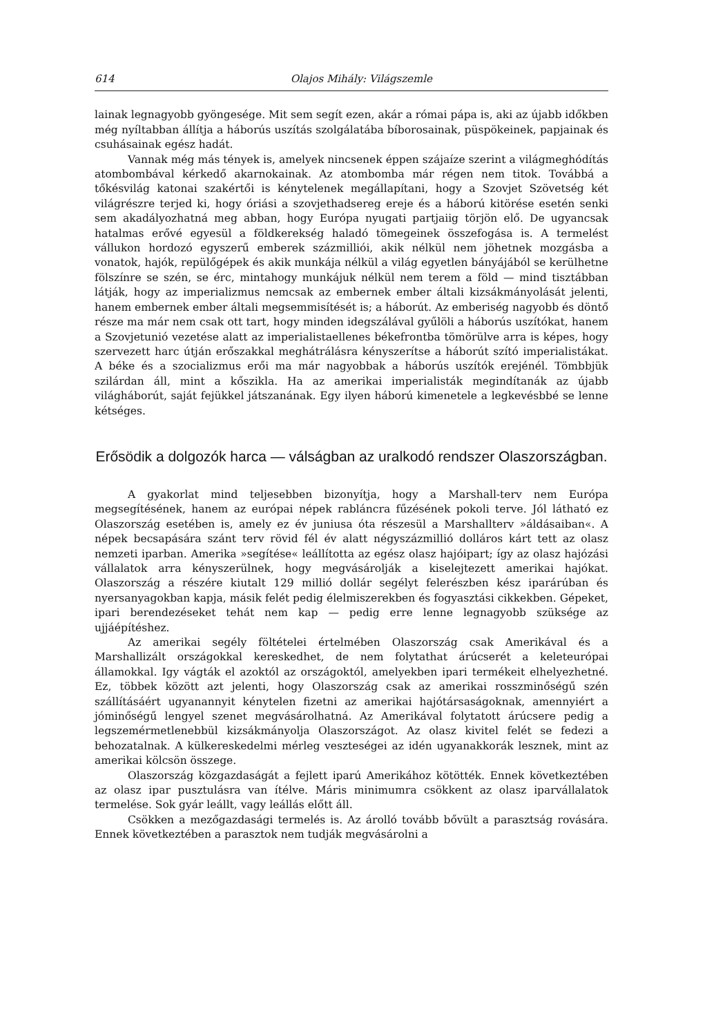614 Olajos Mihály: Világszemle
lainak legnagyobb gyöngesége. Mit sem segít ezen, akár a római pápa is, aki az újabb időkben még nyíltabban állítja a háborús uszítás szolgálatába bíborosainak, püspökeinek, papjainak és csuhásainak egész hadát.
Vannak még más tények is, amelyek nincsenek éppen szájaíze szerint a világmeghódítás atombombával kérkedő akarnokainak. Az atombomba már régen nem titok. Továbbá a tőkésvilág katonai szakértői is kénytelenek megállapítani, hogy a Szovjet Szövetség két világrészre terjed ki, hogy óriási a szovjethadsereg ereje és a háború kitörése esetén senki sem akadályozhatná meg abban, hogy Európa nyugati partjaiig törjön elő. De ugyancsak hatalmas erővé egyesül a földkerekség haladó tömegeinek összefogása is. A termelést vállukon hordozó egyszerű emberek százmilliói, akik nélkül nem jöhetnek mozgásba a vonatok, hajók, repülőgépek és akik munkája nélkül a világ egyetlen bányájából se kerülhetne fölszínre se szén, se érc, mintahogy munkájuk nélkül nem terem a föld — mind tisztábban látják, hogy az imperializmus nemcsak az embernek ember általi kizsákmányolását jelenti, hanem embernek ember általi megsemmisítését is; a háborút. Az emberiség nagyobb és döntő része ma már nem csak ott tart, hogy minden idegszálával gyűlöli a háborús uszítókat, hanem a Szovjetunió vezetése alatt az imperialistaellenes békefrontba tömörülve arra is képes, hogy szervezett harc útján erőszakkal meghátrálásra kényszerítse a háborút szító imperialistákat. A béke és a szocializmus erői ma már nagyobbak a háborús uszítók erejénél. Tömbbjük szilárdan áll, mint a kőszikla. Ha az amerikai imperialisták megindítanák az újabb világháborút, saját fejükkel játszanának. Egy ilyen háború kimenetele a legkevésbbé se lenne kétséges.
Erősödik a dolgozók harca — válságban az uralkodó rendszer Olaszországban.
A gyakorlat mind teljesebben bizonyítja, hogy a Marshall-terv nem Európa megsegítésének, hanem az európai népek rabláncra fűzésének pokoli terve. Jól látható ez Olaszország esetében is, amely ez év juniusa óta részesül a Marshallterv »áldásaiban«. A népek becsapására szánt terv rövid fél év alatt négyszázmillió dolláros kárt tett az olasz nemzeti iparban. Amerika »segítése« leállította az egész olasz hajóipart; így az olasz hajózási vállalatok arra kényszerülnek, hogy megvásárolják a kiselejtezett amerikai hajókat. Olaszország a részére kiutalt 129 millió dollár segélyt felerészben kész iparárúban és nyersanyagokban kapja, másik felét pedig élelmiszerekben és fogyasztási cikkekben. Gépeket, ipari berendezéseket tehát nem kap — pedig erre lenne legnagyobb szüksége az ujjáépítéshez.
Az amerikai segély föltételei értelmében Olaszország csak Amerikával és a Marshallizált országokkal kereskedhet, de nem folytathat árúcserét a keleteurópai államokkal. Igy vágták el azoktól az országoktól, amelyekben ipari termékeit elhelyezhetné. Ez, többek között azt jelenti, hogy Olaszország csak az amerikai rosszminőségű szén szállításáért ugyanannyit kénytelen fizetni az amerikai hajótársaságoknak, amennyiért a jóminőségű lengyel szenet megvásárolhatná. Az Amerikával folytatott árúcsere pedig a legszemérmetlenebbül kizsákmányolja Olaszországot. Az olasz kivitel felét se fedezi a behozatalnak. A külkereskedelmi mérleg veszteségei az idén ugyanakkorák lesznek, mint az amerikai kölcsön összege.
Olaszország közgazdaságát a fejlett iparú Amerikához kötötték. Ennek következtében az olasz ipar pusztulásra van ítélve. Máris minimumra csökkent az olasz iparvállalatok termelése. Sok gyár leállt, vagy leállás előtt áll.
Csökken a mezőgazdasági termelés is. Az árolló tovább bővült a parasztság rovására. Ennek következtében a parasztok nem tudják megvásárolni a